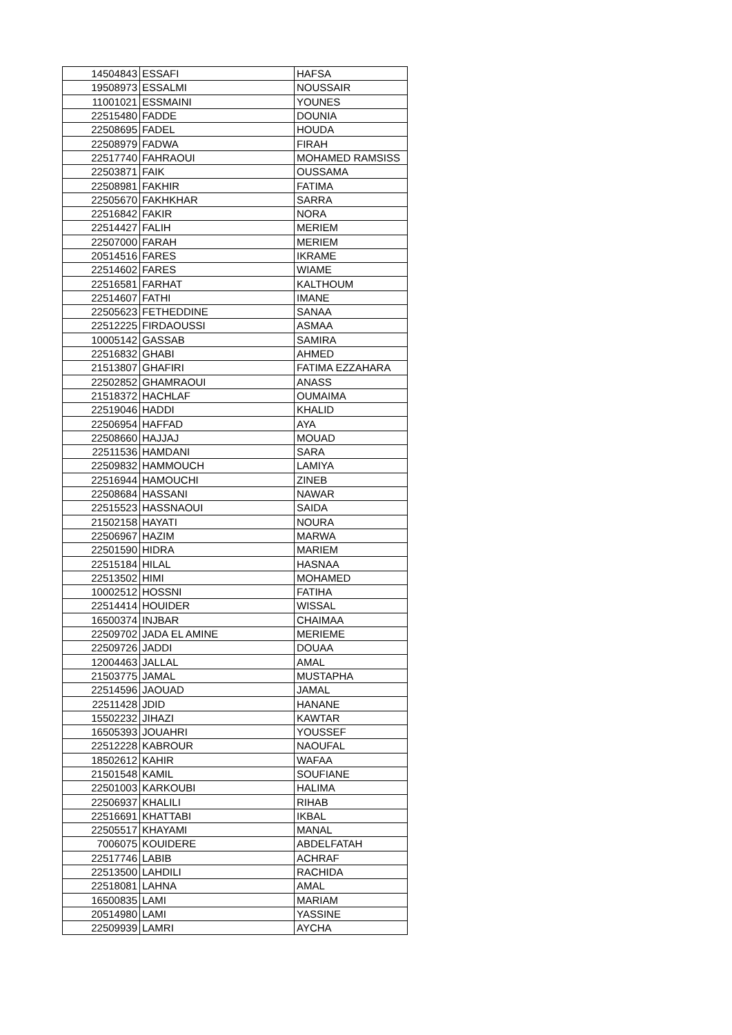| 14504843 | ESSAFI | HAFSA |
| 19508973 | ESSALMI | NOUSSAIR |
| 11001021 | ESSMAINI | YOUNES |
| 22515480 | FADDE | DOUNIA |
| 22508695 | FADEL | HOUDA |
| 22508979 | FADWA | FIRAH |
| 22517740 | FAHRAOUI | MOHAMED RAMSISS |
| 22503871 | FAIK | OUSSAMA |
| 22508981 | FAKHIR | FATIMA |
| 22505670 | FAKHKHAR | SARRA |
| 22516842 | FAKIR | NORA |
| 22514427 | FALIH | MERIEM |
| 22507000 | FARAH | MERIEM |
| 20514516 | FARES | IKRAME |
| 22514602 | FARES | WIAME |
| 22516581 | FARHAT | KALTHOUM |
| 22514607 | FATHI | IMANE |
| 22505623 | FETHEDDINE | SANAA |
| 22512225 | FIRDAOUSSI | ASMAA |
| 10005142 | GASSAB | SAMIRA |
| 22516832 | GHABI | AHMED |
| 21513807 | GHAFIRI | FATIMA EZZAHARA |
| 22502852 | GHAMRAOUI | ANASS |
| 21518372 | HACHLAF | OUMAIMA |
| 22519046 | HADDI | KHALID |
| 22506954 | HAFFAD | AYA |
| 22508660 | HAJJAJ | MOUAD |
| 22511536 | HAMDANI | SARA |
| 22509832 | HAMMOUCH | LAMIYA |
| 22516944 | HAMOUCHI | ZINEB |
| 22508684 | HASSANI | NAWAR |
| 22515523 | HASSNAOUI | SAIDA |
| 21502158 | HAYATI | NOURA |
| 22506967 | HAZIM | MARWA |
| 22501590 | HIDRA | MARIEM |
| 22515184 | HILAL | HASNAA |
| 22513502 | HIMI | MOHAMED |
| 10002512 | HOSSNI | FATIHA |
| 22514414 | HOUIDER | WISSAL |
| 16500374 | INJBAR | CHAIMAA |
| 22509702 | JADA EL AMINE | MERIEME |
| 22509726 | JADDI | DOUAA |
| 12004463 | JALLAL | AMAL |
| 21503775 | JAMAL | MUSTAPHA |
| 22514596 | JAOUAD | JAMAL |
| 22511428 | JDID | HANANE |
| 15502232 | JIHAZI | KAWTAR |
| 16505393 | JOUAHRI | YOUSSEF |
| 22512228 | KABROUR | NAOUFAL |
| 18502612 | KAHIR | WAFAA |
| 21501548 | KAMIL | SOUFIANE |
| 22501003 | KARKOUBI | HALIMA |
| 22506937 | KHALILI | RIHAB |
| 22516691 | KHATTABI | IKBAL |
| 22505517 | KHAYAMI | MANAL |
| 7006075 | KOUIDERE | ABDELFATAH |
| 22517746 | LABIB | ACHRAF |
| 22513500 | LAHDILI | RACHIDA |
| 22518081 | LAHNA | AMAL |
| 16500835 | LAMI | MARIAM |
| 20514980 | LAMI | YASSINE |
| 22509939 | LAMRI | AYCHA |